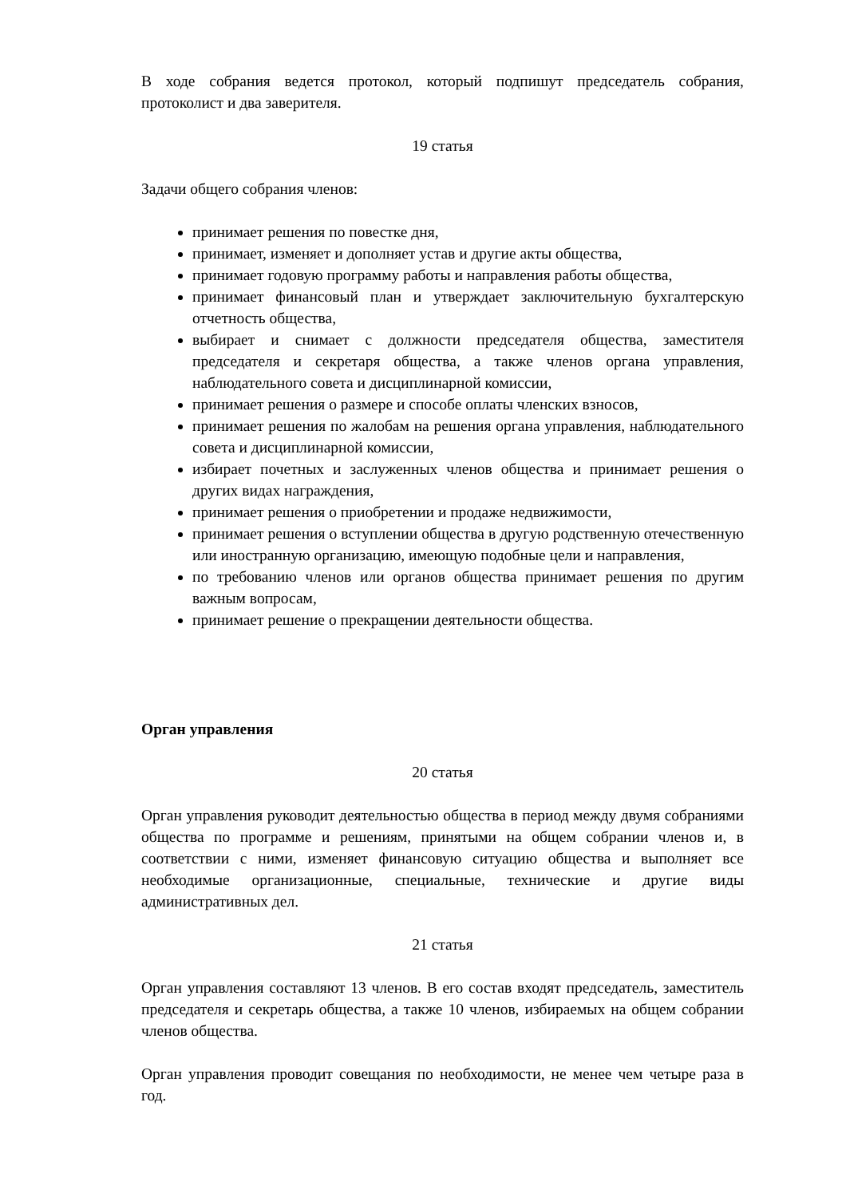В ходе собрания ведется протокол, который подпишут председатель собрания, протоколист и два заверителя.
19 статья
Задачи общего собрания членов:
принимает решения по повестке дня,
принимает, изменяет и дополняет устав и другие акты общества,
принимает годовую программу работы и направления работы общества,
принимает финансовый план и утверждает заключительную бухгалтерскую отчетность общества,
выбирает и снимает с должности председателя общества, заместителя председателя и секретаря общества, а также членов органа управления, наблюдательного совета и дисциплинарной комиссии,
принимает решения о размере и способе оплаты членских взносов,
принимает решения по жалобам на решения органа управления, наблюдательного совета и дисциплинарной комиссии,
избирает почетных и заслуженных членов общества и принимает решения о других видах награждения,
принимает решения о приобретении и продаже недвижимости,
принимает решения о вступлении общества в другую родственную отечественную или иностранную организацию, имеющую подобные цели и направления,
по требованию членов или органов общества принимает решения по другим важным вопросам,
принимает решение о прекращении деятельности общества.
Орган управления
20 статья
Орган управления руководит деятельностью общества в период между двумя собраниями общества по программе и решениям, принятыми на общем собрании членов и, в соответствии с ними, изменяет финансовую ситуацию общества и выполняет все необходимые организационные, специальные, технические и другие виды административных дел.
21 статья
Орган управления составляют 13 членов. В его состав входят председатель, заместитель председателя и секретарь общества, а также 10 членов, избираемых на общем собрании членов общества.
Орган управления проводит совещания по необходимости, не менее чем четыре раза в год.